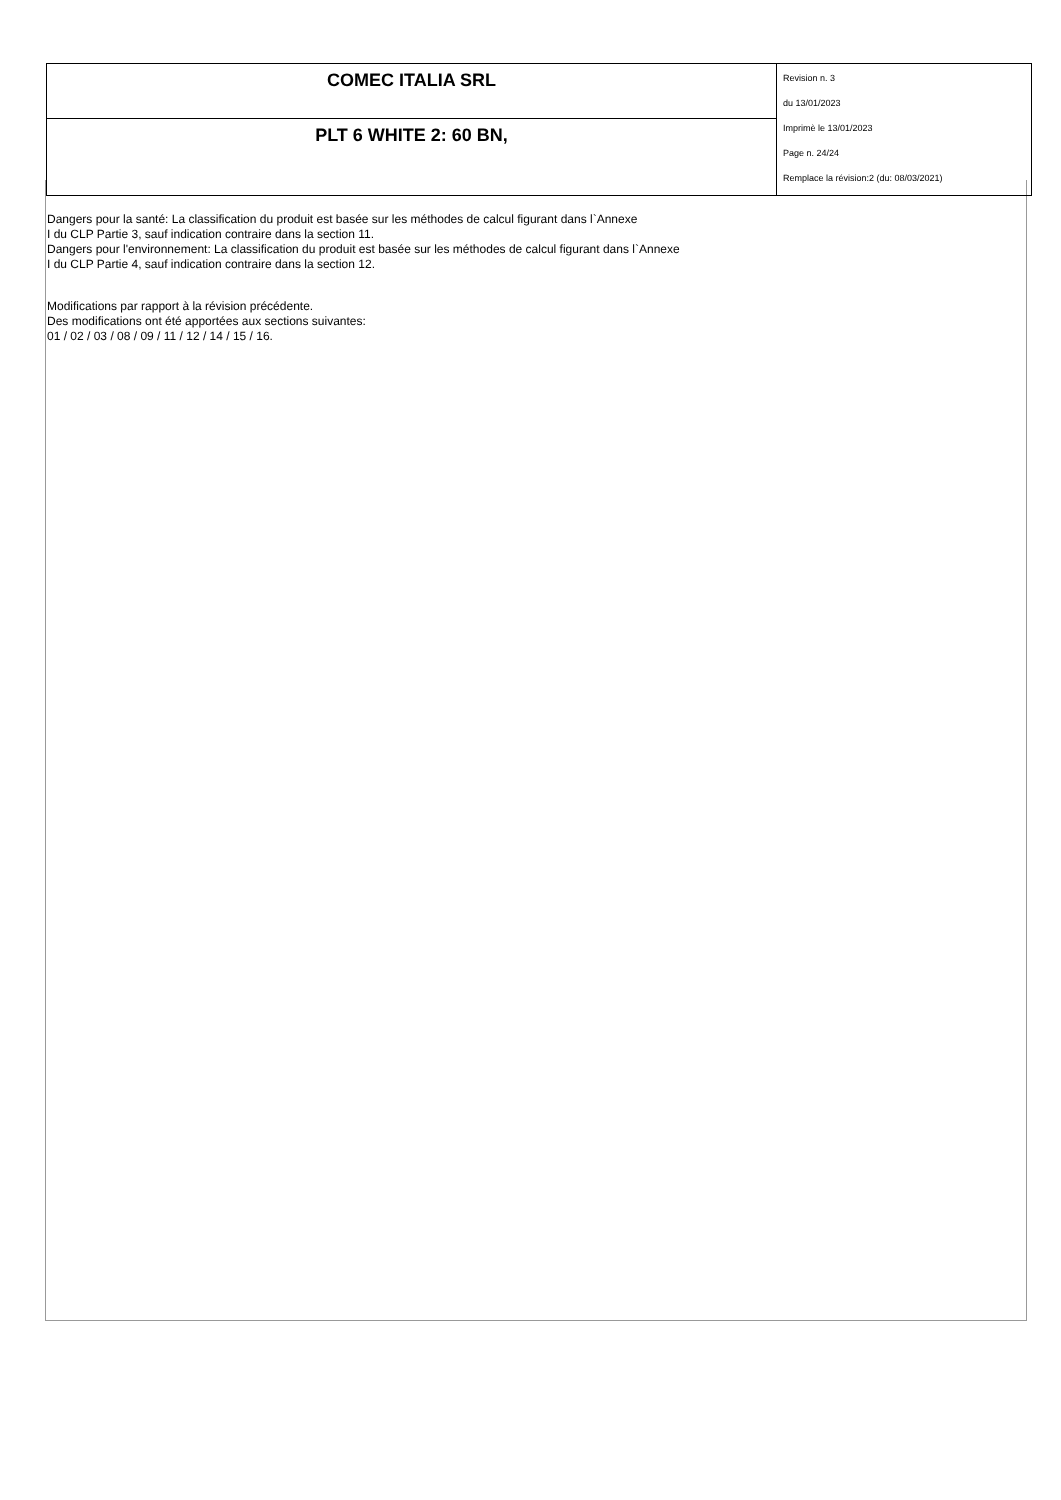| COMEC ITALIA SRL | Revision n. 3 du 13/01/2023 Imprimè le 13/01/2023 Page n. 24/24 Remplace la révision:2 (du: 08/03/2021) |
| PLT 6 WHITE 2: 60 BN, | |
Dangers pour la santé: La classification du produit est basée sur les méthodes de calcul figurant dans l`Annexe
I du CLP Partie 3, sauf indication contraire dans la section 11.
Dangers pour l'environnement: La classification du produit est basée sur les méthodes de calcul figurant dans l`Annexe
I du CLP Partie 4, sauf indication contraire dans la section 12.
Modifications par rapport à la révision précédente.
Des modifications ont été apportées aux sections suivantes:
01 / 02 / 03 / 08 / 09 / 11 / 12 / 14 / 15 / 16.